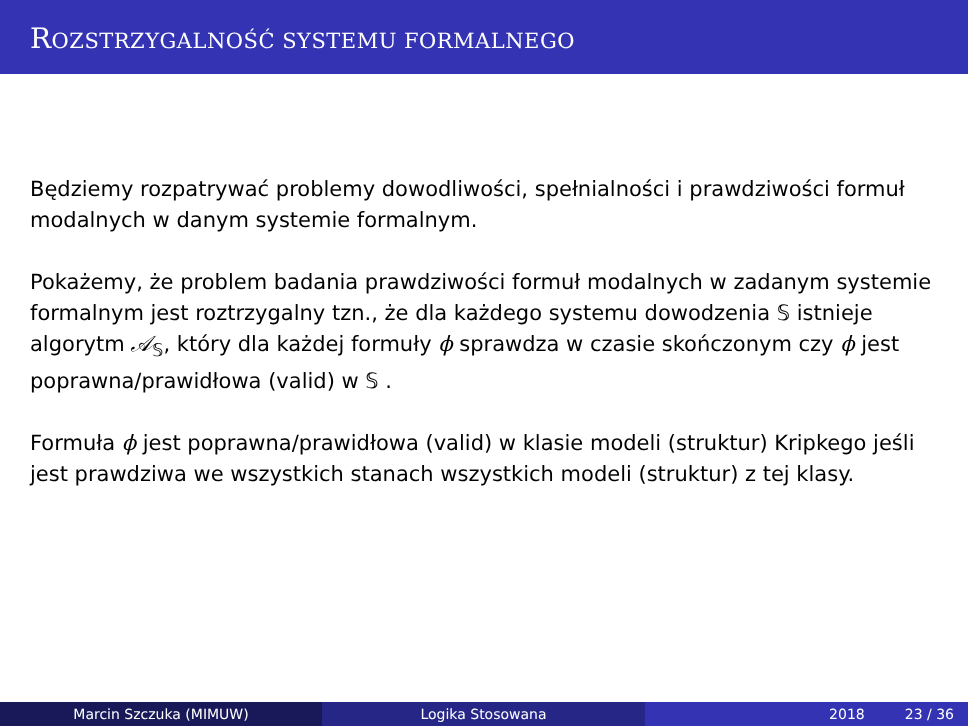ROZSTRZYGALNOŚĆ SYSTEMU FORMALNEGO
Będziemy rozpatrywać problemy dowodliwości, spełnialności i prawdziwości formuł modalnych w danym systemie formalnym.
Pokażemy, że problem badania prawdziwości formuł modalnych w zadanym systemie formalnym jest roztrzygalny tzn., że dla każdego systemu dowodzenia 𝕊 istnieje algorytm 𝒜<sub>𝕊</sub>, który dla każdej formuły ϕ sprawdza w czasie skończonym czy ϕ jest poprawna/prawidłowa (valid) w 𝕊 .
Formuła ϕ jest poprawna/prawidłowa (valid) w klasie modeli (struktur) Kripkego jeśli jest prawdziwa we wszystkich stanach wszystkich modeli (struktur) z tej klasy.
Marcin Szczuka (MIMUW) Logika Stosowana 2018 23 / 36